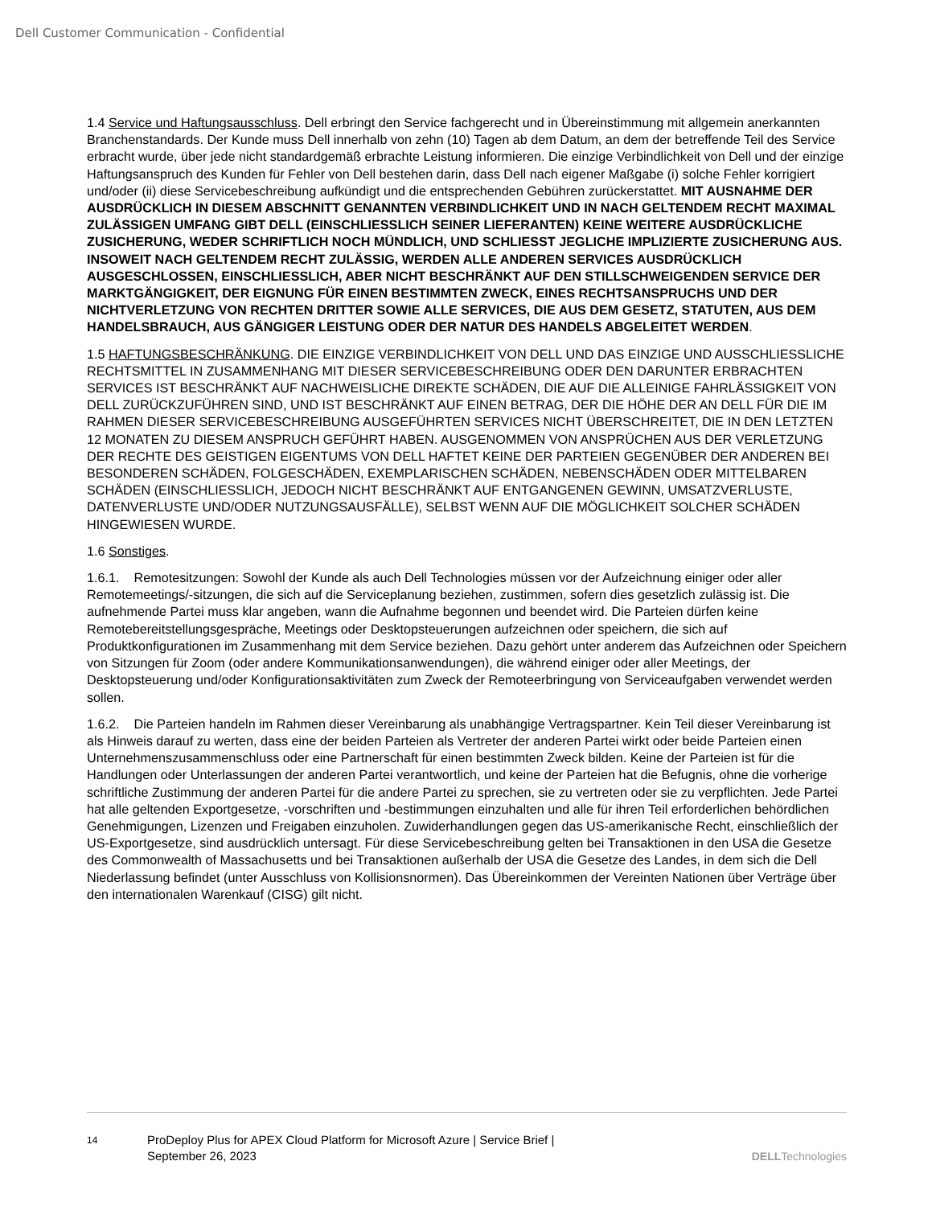Dell Customer Communication - Confidential
1.4 Service und Haftungsausschluss. Dell erbringt den Service fachgerecht und in Übereinstimmung mit allgemein anerkannten Branchenstandards. Der Kunde muss Dell innerhalb von zehn (10) Tagen ab dem Datum, an dem der betreffende Teil des Service erbracht wurde, über jede nicht standardgemäß erbrachte Leistung informieren. Die einzige Verbindlichkeit von Dell und der einzige Haftungsanspruch des Kunden für Fehler von Dell bestehen darin, dass Dell nach eigener Maßgabe (i) solche Fehler korrigiert und/oder (ii) diese Servicebeschreibung aufkündigt und die entsprechenden Gebühren zurückerstattet. MIT AUSNAHME DER AUSDRÜCKLICH IN DIESEM ABSCHNITT GENANNTEN VERBINDLICHKEIT UND IN NACH GELTENDEM RECHT MAXIMAL ZULÄSSIGEN UMFANG GIBT DELL (EINSCHLIESSLICH SEINER LIEFERANTEN) KEINE WEITERE AUSDRÜCKLICHE ZUSICHERUNG, WEDER SCHRIFTLICH NOCH MÜNDLICH, UND SCHLIESST JEGLICHE IMPLIZIERTE ZUSICHERUNG AUS. INSOWEIT NACH GELTENDEM RECHT ZULÄSSIG, WERDEN ALLE ANDEREN SERVICES AUSDRÜCKLICH AUSGESCHLOSSEN, EINSCHLIESSLICH, ABER NICHT BESCHRÄNKT AUF DEN STILLSCHWEIGENDEN SERVICE DER MARKTGÄNGIGKEIT, DER EIGNUNG FÜR EINEN BESTIMMTEN ZWECK, EINES RECHTSANSPRUCHS UND DER NICHTVERLETZUNG VON RECHTEN DRITTER SOWIE ALLE SERVICES, DIE AUS DEM GESETZ, STATUTEN, AUS DEM HANDELSBRAUCH, AUS GÄNGIGER LEISTUNG ODER DER NATUR DES HANDELS ABGELEITET WERDEN.
1.5 HAFTUNGSBESCHRÄNKUNG. DIE EINZIGE VERBINDLICHKEIT VON DELL UND DAS EINZIGE UND AUSSCHLIESSLICHE RECHTSMITTEL IN ZUSAMMENHANG MIT DIESER SERVICEBESCHREIBUNG ODER DEN DARUNTER ERBRACHTEN SERVICES IST BESCHRÄNKT AUF NACHWEISLICHE DIREKTE SCHÄDEN, DIE AUF DIE ALLEINIGE FAHRLÄSSIGKEIT VON DELL ZURÜCKZUFÜHREN SIND, UND IST BESCHRÄNKT AUF EINEN BETRAG, DER DIE HÖHE DER AN DELL FÜR DIE IM RAHMEN DIESER SERVICEBESCHREIBUNG AUSGEFÜHRTEN SERVICES NICHT ÜBERSCHREITET, DIE IN DEN LETZTEN 12 MONATEN ZU DIESEM ANSPRUCH GEFÜHRT HABEN. AUSGENOMMEN VON ANSPRÜCHEN AUS DER VERLETZUNG DER RECHTE DES GEISTIGEN EIGENTUMS VON DELL HAFTET KEINE DER PARTEIEN GEGENÜBER DER ANDEREN BEI BESONDEREN SCHÄDEN, FOLGESCHÄDEN, EXEMPLARISCHEN SCHÄDEN, NEBENSCHÄDEN ODER MITTELBAREN SCHÄDEN (EINSCHLIESSLICH, JEDOCH NICHT BESCHRÄNKT AUF ENTGANGENEN GEWINN, UMSATZVERLUSTE, DATENVERLUSTE UND/ODER NUTZUNGSAUSFÄLLE), SELBST WENN AUF DIE MÖGLICHKEIT SOLCHER SCHÄDEN HINGEWIESEN WURDE.
1.6 Sonstiges.
1.6.1. Remotesitzungen: Sowohl der Kunde als auch Dell Technologies müssen vor der Aufzeichnung einiger oder aller Remotemeetings/-sitzungen, die sich auf die Serviceplanung beziehen, zustimmen, sofern dies gesetzlich zulässig ist. Die aufnehmende Partei muss klar angeben, wann die Aufnahme begonnen und beendet wird. Die Parteien dürfen keine Remotebereitstellungsgespräche, Meetings oder Desktopsteuerungen aufzeichnen oder speichern, die sich auf Produktkonfigurationen im Zusammenhang mit dem Service beziehen. Dazu gehört unter anderem das Aufzeichnen oder Speichern von Sitzungen für Zoom (oder andere Kommunikationsanwendungen), die während einiger oder aller Meetings, der Desktopsteuerung und/oder Konfigurationsaktivitäten zum Zweck der Remoteerbringung von Serviceaufgaben verwendet werden sollen.
1.6.2. Die Parteien handeln im Rahmen dieser Vereinbarung als unabhängige Vertragspartner. Kein Teil dieser Vereinbarung ist als Hinweis darauf zu werten, dass eine der beiden Parteien als Vertreter der anderen Partei wirkt oder beide Parteien einen Unternehmenszusammenschluss oder eine Partnerschaft für einen bestimmten Zweck bilden. Keine der Parteien ist für die Handlungen oder Unterlassungen der anderen Partei verantwortlich, und keine der Parteien hat die Befugnis, ohne die vorherige schriftliche Zustimmung der anderen Partei für die andere Partei zu sprechen, sie zu vertreten oder sie zu verpflichten. Jede Partei hat alle geltenden Exportgesetze, -vorschriften und -bestimmungen einzuhalten und alle für ihren Teil erforderlichen behördlichen Genehmigungen, Lizenzen und Freigaben einzuholen. Zuwiderhandlungen gegen das US-amerikanische Recht, einschließlich der US-Exportgesetze, sind ausdrücklich untersagt. Für diese Servicebeschreibung gelten bei Transaktionen in den USA die Gesetze des Commonwealth of Massachusetts und bei Transaktionen außerhalb der USA die Gesetze des Landes, in dem sich die Dell Niederlassung befindet (unter Ausschluss von Kollisionsnormen). Das Übereinkommen der Vereinten Nationen über Verträge über den internationalen Warenkauf (CISG) gilt nicht.
14
ProDeploy Plus for APEX Cloud Platform for Microsoft Azure | Service Brief |
September 26, 2023
DELLTechnologies